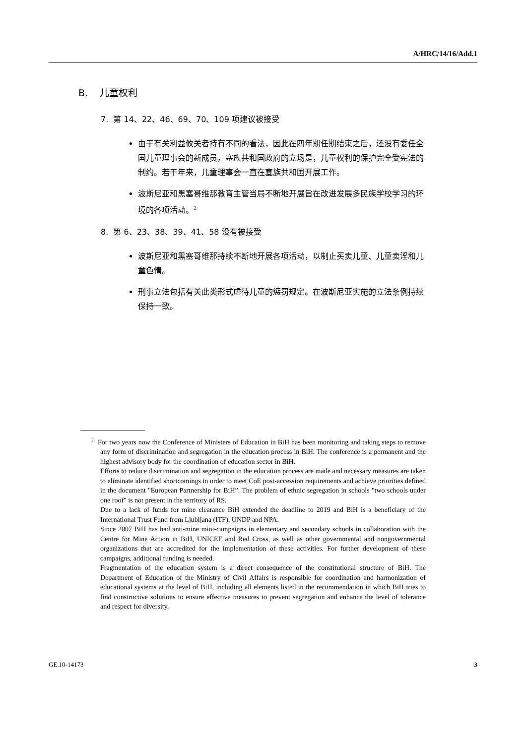A/HRC/14/16/Add.1
B. 儿童权利
7. 第 14、22、46、69、70、109 项建议被接受
由于有关利益攸关者持有不同的看法，因此在四年期任期结束之后，还没有委任全国儿童理事会的新成员。塞族共和国政府的立场是，儿童权利的保护完全受宪法的制约。若干年来，儿童理事会一直在塞族共和国开展工作。
波斯尼亚和黑塞哥维那教育主管当局不断地开展旨在改进发展多民族学校学习的环境的各项活动。<sup>2</sup>
8. 第 6、23、38、39、41、58 没有被接受
波斯尼亚和黑塞哥维那持续不断地开展各项活动，以制止买卖儿童、儿童卖淫和儿童色情。
刑事立法包括有关此类形式虐待儿童的惩罚规定。在波斯尼亚实施的立法条例持续保持一致。
<sup>2</sup> For two years now the Conference of Ministers of Education in BiH has been monitoring and taking steps to remove any form of discrimination and segregation in the education process in BiH. The conference is a permanent and the highest advisory body for the coordination of education sector in BiH.
Efforts to reduce discrimination and segregation in the education process are made and necessary measures are taken to eliminate identified shortcomings in order to meet CoE post-accession requirements and achieve priorities defined in the document "European Partnership for BiH”. The problem of ethnic segregation in schools "two schools under one roof" is not present in the territory of RS.
Due to a lack of funds for mine clearance BiH extended the deadline to 2019 and BiH is a beneficiary of the International Trust Fund from Ljubljana (ITF), UNDP and NPA.
Since 2007 BiH has had anti-mine mini-campaigns in elementary and secondary schools in collaboration with the Centre for Mine Action in BiH, UNICEF and Red Cross, as well as other governmental and nongovernmental organizations that are accredited for the implementation of these activities. For further development of these campaigns, additional funding is needed.
Fragmentation of the education system is a direct consequence of the constitutional structure of BiH. The Department of Education of the Ministry of Civil Affairs is responsible for coordination and harmonization of educational systems at the level of BiH, including all elements listed in the recommendation in which BiH tries to find constructive solutions to ensure effective measures to prevent segregation and enhance the level of tolerance and respect for diversity.
GE.10-14173 3